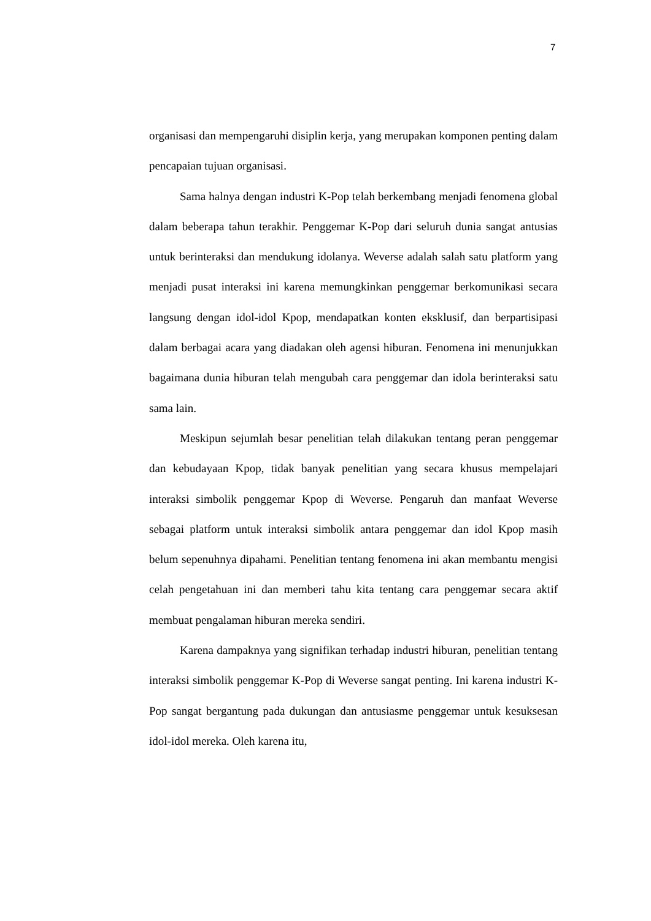7
organisasi dan mempengaruhi disiplin kerja, yang merupakan komponen penting dalam pencapaian tujuan organisasi.
Sama halnya dengan industri K-Pop telah berkembang menjadi fenomena global dalam beberapa tahun terakhir. Penggemar K-Pop dari seluruh dunia sangat antusias untuk berinteraksi dan mendukung idolanya. Weverse adalah salah satu platform yang menjadi pusat interaksi ini karena memungkinkan penggemar berkomunikasi secara langsung dengan idol-idol Kpop, mendapatkan konten eksklusif, dan berpartisipasi dalam berbagai acara yang diadakan oleh agensi hiburan. Fenomena ini menunjukkan bagaimana dunia hiburan telah mengubah cara penggemar dan idola berinteraksi satu sama lain.
Meskipun sejumlah besar penelitian telah dilakukan tentang peran penggemar dan kebudayaan Kpop, tidak banyak penelitian yang secara khusus mempelajari interaksi simbolik penggemar Kpop di Weverse. Pengaruh dan manfaat Weverse sebagai platform untuk interaksi simbolik antara penggemar dan idol Kpop masih belum sepenuhnya dipahami. Penelitian tentang fenomena ini akan membantu mengisi celah pengetahuan ini dan memberi tahu kita tentang cara penggemar secara aktif membuat pengalaman hiburan mereka sendiri.
Karena dampaknya yang signifikan terhadap industri hiburan, penelitian tentang interaksi simbolik penggemar K-Pop di Weverse sangat penting. Ini karena industri K-Pop sangat bergantung pada dukungan dan antusiasme penggemar untuk kesuksesan idol-idol mereka. Oleh karena itu,